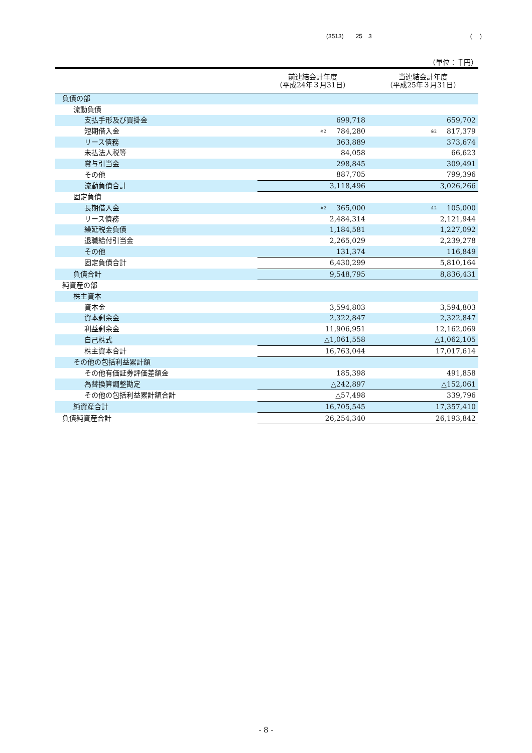(3513)　　25　3 (　 )
（単位：千円）
| | 前連結会計年度 （平成24年３月31日） | 当連結会計年度 （平成25年３月31日） |
| --- | --- | --- |
| 負債の部 | | |
| 流動負債 | | |
| 支払手形及び買掛金 | 699,718 | 659,702 |
| 短期借入金 | <sup>※2</sup> 784,280 | <sup>※2</sup> 817,379 |
| リース債務 | 363,889 | 373,674 |
| 未払法人税等 | 84,058 | 66,623 |
| 賞与引当金 | 298,845 | 309,491 |
| その他 | 887,705 | 799,396 |
| 流動負債合計 | 3,118,496 | 3,026,266 |
| 固定負債 | | |
| 長期借入金 | <sup>※2</sup> 365,000 | <sup>※2</sup> 105,000 |
| リース債務 | 2,484,314 | 2,121,944 |
| 繰延税金負債 | 1,184,581 | 1,227,092 |
| 退職給付引当金 | 2,265,029 | 2,239,278 |
| その他 | 131,374 | 116,849 |
| 固定負債合計 | 6,430,299 | 5,810,164 |
| 負債合計 | 9,548,795 | 8,836,431 |
| 純資産の部 | | |
| 株主資本 | | |
| 資本金 | 3,594,803 | 3,594,803 |
| 資本剰余金 | 2,322,847 | 2,322,847 |
| 利益剰余金 | 11,906,951 | 12,162,069 |
| 自己株式 | △1,061,558 | △1,062,105 |
| 株主資本合計 | 16,763,044 | 17,017,614 |
| その他の包括利益累計額 | | |
| その他有価証券評価差額金 | 185,398 | 491,858 |
| 為替換算調整勘定 | △242,897 | △152,061 |
| その他の包括利益累計額合計 | △57,498 | 339,796 |
| 純資産合計 | 16,705,545 | 17,357,410 |
| 負債純資産合計 | 26,254,340 | 26,193,842 |
- 8 -